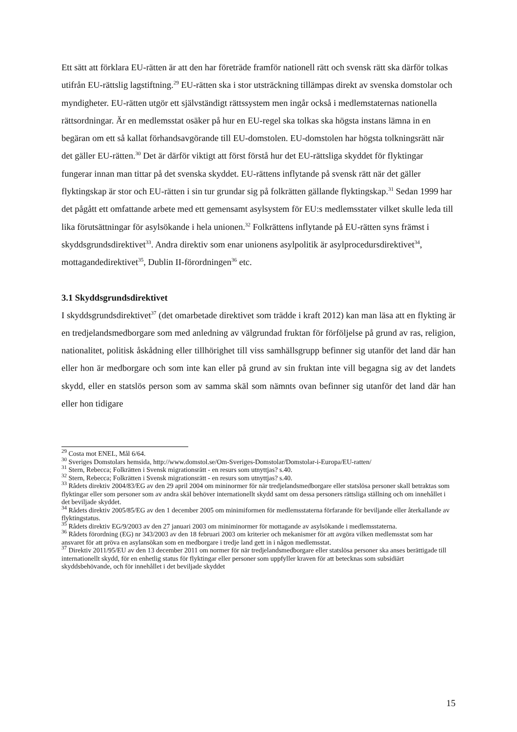Ett sätt att förklara EU-rätten är att den har företräde framför nationell rätt och svensk rätt ska därför tolkas utifrån EU-rättslig lagstiftning.<sup>29</sup> EU-rätten ska i stor utsträckning tillämpas direkt av svenska domstolar och myndigheter. EU-rätten utgör ett självständigt rättssystem men ingår också i medlemstaternas nationella rättsordningar. Är en medlemsstat osäker på hur en EU-regel ska tolkas ska högsta instans lämna in en begäran om ett så kallat förhandsavgörande till EU-domstolen. EU-domstolen har högsta tolkningsrätt när det gäller EU-rätten.<sup>30</sup> Det är därför viktigt att först förstå hur det EU-rättsliga skyddet för flyktingar fungerar innan man tittar på det svenska skyddet. EU-rättens inflytande på svensk rätt när det gäller flyktingskap är stor och EU-rätten i sin tur grundar sig på folkrätten gällande flyktingskap.<sup>31</sup> Sedan 1999 har det pågått ett omfattande arbete med ett gemensamt asylsystem för EU:s medlemsstater vilket skulle leda till lika förutsättningar för asylsökande i hela unionen.<sup>32</sup> Folkrättens inflytande på EU-rätten syns främst i skyddsgrundsdirektivet<sup>33</sup>. Andra direktiv som enar unionens asylpolitik är asylprocedursdirektivet<sup>34</sup>, mottagandedirektivet<sup>35</sup>, Dublin II-förordningen<sup>36</sup> etc.
3.1 Skyddsgrundsdirektivet
I skyddsgrundsdirektivet<sup>37</sup> (det omarbetade direktivet som trädde i kraft 2012) kan man läsa att en flykting är en tredjelandsmedborgare som med anledning av välgrundad fruktan för förföljelse på grund av ras, religion, nationalitet, politisk åskådning eller tillhörighet till viss samhällsgrupp befinner sig utanför det land där han eller hon är medborgare och som inte kan eller på grund av sin fruktan inte vill begagna sig av det landets skydd, eller en statslös person som av samma skäl som nämnts ovan befinner sig utanför det land där han eller hon tidigare
<sup>29</sup> Costa mot ENEL, Mål 6/64.
<sup>30</sup> Sveriges Domstolars hemsida, http://www.domstol.se/Om-Sveriges-Domstolar/Domstolar-i-Europa/EU-ratten/
<sup>31</sup> Stern, Rebecca; Folkrätten i Svensk migrationsrätt - en resurs som utnyttjas? s.40.
<sup>32</sup> Stern, Rebecca; Folkrätten i Svensk migrationsrätt - en resurs som utnyttjas? s.40.
<sup>33</sup> Rådets direktiv 2004/83/EG av den 29 april 2004 om mininormer för när tredjelandsmedborgare eller statslösa personer skall betraktas som flyktingar eller som personer som av andra skäl behöver internationellt skydd samt om dessa personers rättsliga ställning och om innehållet i det beviljade skyddet.
<sup>34</sup> Rådets direktiv 2005/85/EG av den 1 december 2005 om minimiformen för medlemsstaterna förfarande för beviljande eller återkallande av flyktingstatus.
<sup>35</sup> Rådets direktiv EG/9/2003 av den 27 januari 2003 om miniminormer för mottagande av asylsökande i medlemsstaterna.
<sup>36</sup> Rådets förordning (EG) nr 343/2003 av den 18 februari 2003 om kriterier och mekanismer för att avgöra vilken medlemsstat som har ansvaret för att pröva en asylansökan som en medborgare i tredje land gett in i någon medlemsstat.
<sup>37</sup> Direktiv 2011/95/EU av den 13 december 2011 om normer för när tredjelandsmedborgare eller statslösa personer ska anses berättigade till internationellt skydd, för en enhetlig status för flyktingar eller personer som uppfyller kraven för att betecknas som subsidiärt skyddsbehövande, och för innehållet i det beviljade skyddet
15